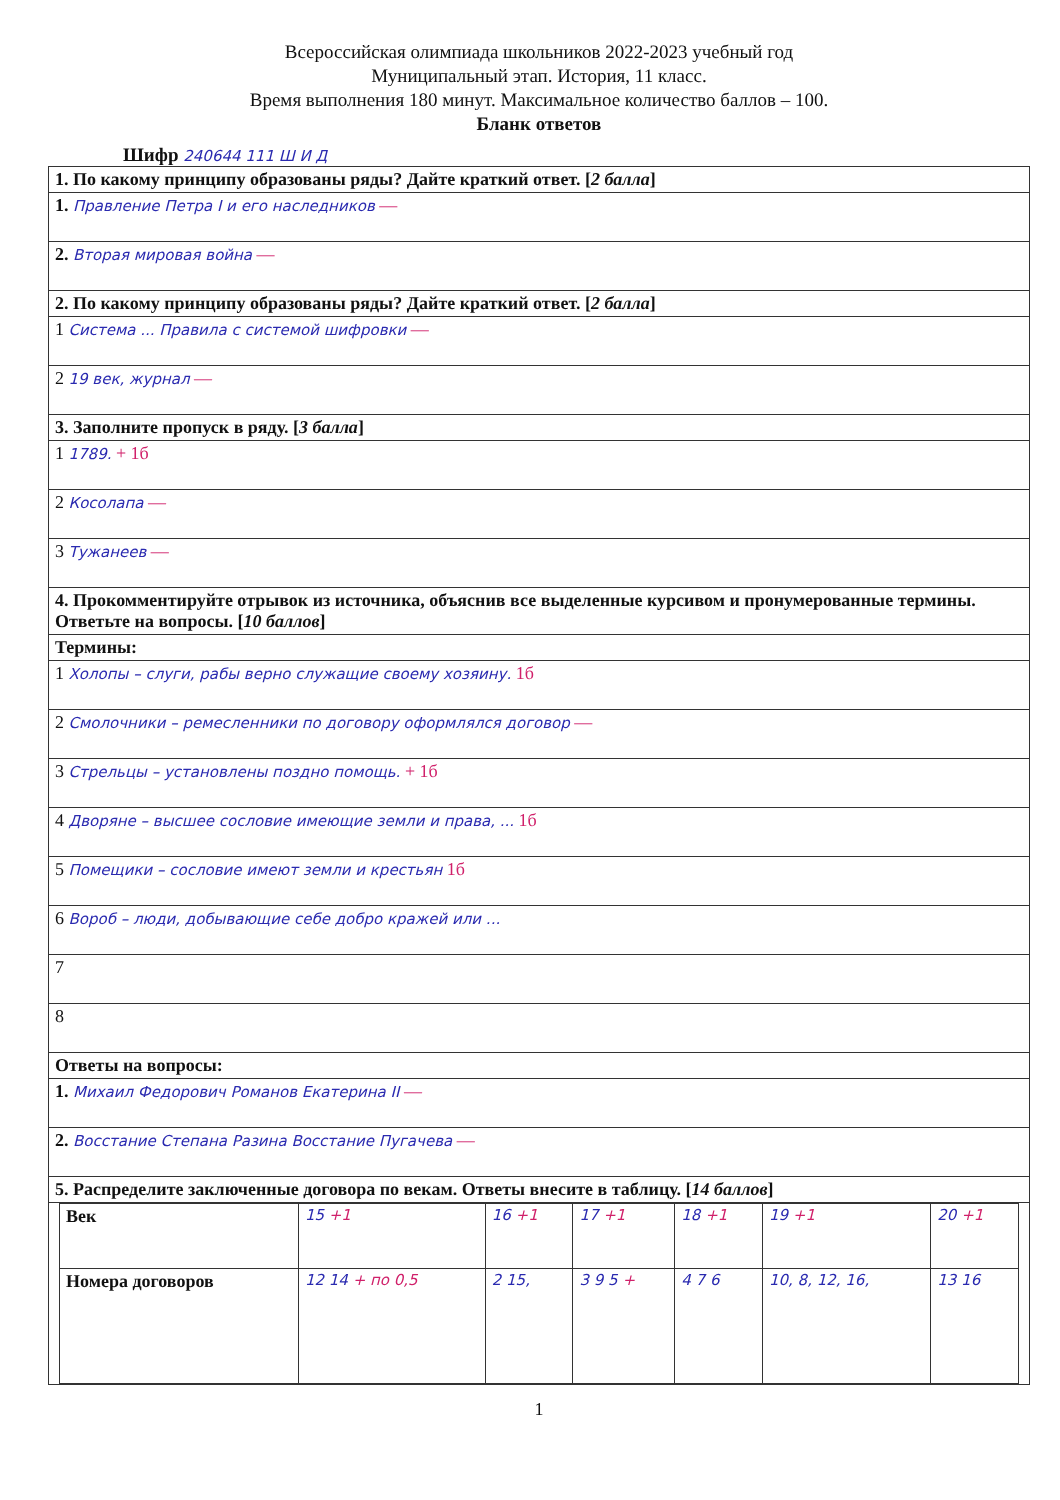Всероссийская олимпиада школьников 2022-2023 учебный год
Муниципальный этап. История, 11 класс.
Время выполнения 180 минут. Максимальное количество баллов – 100.
Бланк ответов
Шифр 240644 111 Ш И Д
| 1. По какому принципу образованы ряды? Дайте краткий ответ. [ 2 балла ] |
| 1. Правление Петра I и его наследников — |
| 2. Вторая мировая война — |
| 2. По какому принципу образованы ряды? Дайте краткий ответ. [ 2 балла ] |
| 1 Система ... Правила с системой шифровки — |
| 2 19 век, журнал — |
| 3. Заполните пропуск в ряду. [ 3 балла ] |
| 1 1789. + 1б |
| 2 Косолапа — |
| 3 Тужанеев — |
| 4. Прокомментируйте отрывок из источника, объяснив все выделенные курсивом и пронумерованные термины. Ответьте на вопросы. [ 10 баллов ] |
| Термины: |
| 1 Холопы – слуги, рабы верно служащие своему хозяину. 1б |
| 2 Смолочники – ремесленники по договору оформлялся договор — |
| 3 Стрельцы – установлены поздно помощь. + 1б |
| 4 Дворяне – высшее сословие имеющие земли и права, ... 1б |
| 5 Помещики – сословие имеют земли и крестьян 1б |
| 6 Вороб – люди, добывающие себе добро кражей или ... |
| 7 |
| 8 |
| Ответы на вопросы: |
| 1. Михаил Федорович Романов Екатерина II — |
| 2. Восстание Степана Разина Восстание Пугачева — |
| 5. Распределите заключенные договора по векам. Ответы внесите в таблицу. [ 14 баллов ] |
| / Век / 15 +1 / 16 +1 / 17 +1 / 18 +1 / 19 +1 / 20 +1 / / Номера договоров / 12 14 + по 0,5 / 2 15, / 3 9 5 + / 4 7 6 / 10, 8, 12, 16, / 13 16 / |
1